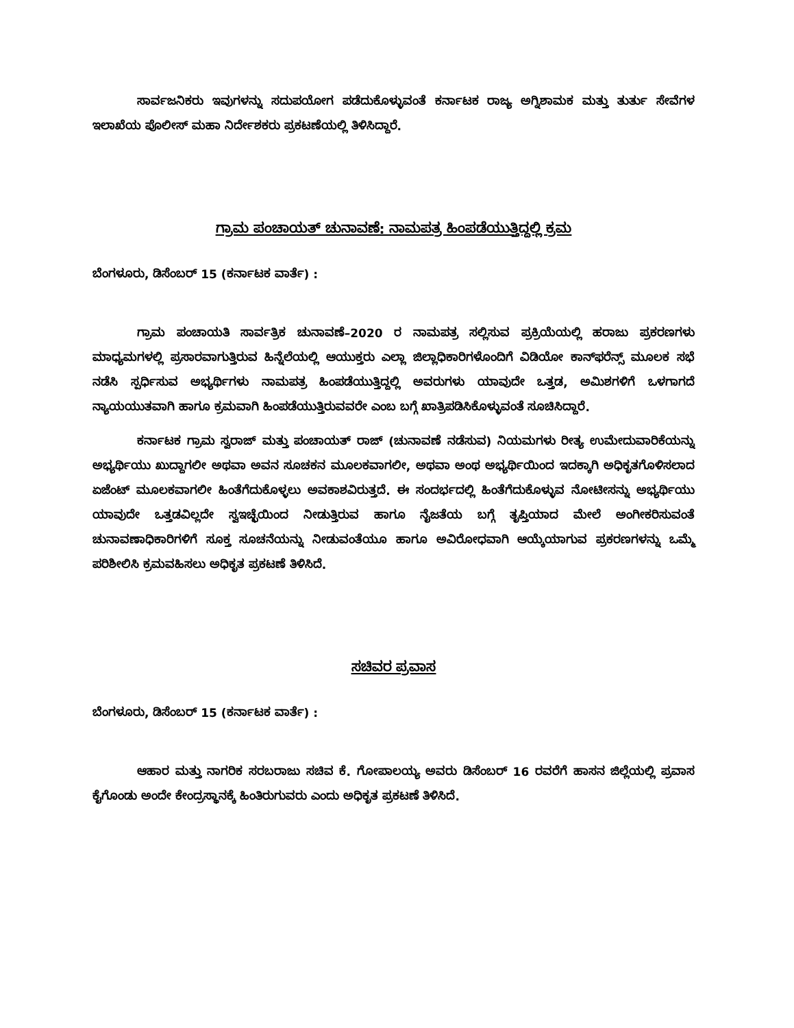ಸಾರ್ವಜನಿಕರು ಇವುಗಳನ್ನು ಸದುಪಯೋಗ ಪಡೆದುಕೊಳ್ಳುವಂತೆ ಕರ್ನಾಟಕ ರಾಜ್ಯ ಅಗ್ನಿಶಾಮಕ ಮತ್ತು ತುರ್ತು ಸೇವೆಗಳ ಇಲಾಖೆಯ ಪೊಲೀಸ್ ಮಹಾ ನಿರ್ದೇಶಕರು ಪ್ರಕಟಣೆಯಲ್ಲಿ ತಿಳಿಸಿದ್ದಾರೆ.
ಗ್ರಾಮ ಪಂಚಾಯತ್ ಚುನಾವಣೆ: ನಾಮಪತ್ರ ಹಿಂಪಡೆಯುತ್ತಿದ್ದಲ್ಲಿ ಕ್ರಮ
ಬೆಂಗಳೂರು, ಡಿಸೆಂಬರ್ 15 (ಕರ್ನಾಟಕ ವಾರ್ತೆ) :
ಗ್ರಾಮ ಪಂಚಾಯತಿ ಸಾರ್ವತ್ರಿಕ ಚುನಾವಣೆ–2020 ರ ನಾಮಪತ್ರ ಸಲ್ಲಿಸುವ ಪ್ರಕ್ರಿಯೆಯಲ್ಲಿ ಹರಾಜು ಪ್ರಕರಣಗಳು ಮಾಧ್ಯಮಗಳಲ್ಲಿ ಪ್ರಸಾರವಾಗುತ್ತಿರುವ ಹಿನ್ನೆಲೆಯಲ್ಲಿ ಆಯುಕ್ತರು ಎಲ್ಲಾ ಜಿಲ್ಲಾಧಿಕಾರಿಗಳೊಂದಿಗೆ ವಿಡಿಯೋ ಕಾನ್‌ಫರೆನ್ಸ್ ಮೂಲಕ ಸಭೆ ನಡೆಸಿ ಸ್ಪರ್ಧಿಸುವ ಅಭ್ಯರ್ಥಿಗಳು ನಾಮಪತ್ರ ಹಿಂಪಡೆಯುತ್ತಿದ್ದಲ್ಲಿ ಅವರುಗಳು ಯಾವುದೇ ಒತ್ತಡ, ಅಮಿಶಗಳಿಗೆ ಒಳಗಾಗದೆ ನ್ಯಾಯಯುತವಾಗಿ ಹಾಗೂ ಕ್ರಮವಾಗಿ ಹಿಂಪಡೆಯುತ್ತಿರುವವರೇ ಎಂಬ ಬಗ್ಗೆ ಖಾತ್ರಿಪಡಿಸಿಕೊಳ್ಳುವಂತೆ ಸೂಚಿಸಿದ್ದಾರೆ.
ಕರ್ನಾಟಕ ಗ್ರಾಮ ಸ್ವರಾಜ್ ಮತ್ತು ಪಂಚಾಯತ್ ರಾಜ್ (ಚುನಾವಣೆ ನಡೆಸುವ) ನಿಯಮಗಳು ರೀತ್ಯ ಉಮೇದುವಾರಿಕೆಯನ್ನು ಅಭ್ಯರ್ಥಿಯು ಖುದ್ದಾಗಲೀ ಅಥವಾ ಅವನ ಸೂಚಕನ ಮೂಲಕವಾಗಲೀ, ಅಥವಾ ಅಂಥ ಅಭ್ಯರ್ಥಿಯಿಂದ ಇದಕ್ಕಾಗಿ ಅಧಿಕೃತಗೊಳಿಸಲಾದ ಏಜೆಂಟ್ ಮೂಲಕವಾಗಲೀ ಹಿಂತೆಗೆದುಕೊಳ್ಳಲು ಅವಕಾಶವಿರುತ್ತದೆ. ಈ ಸಂದರ್ಭದಲ್ಲಿ ಹಿಂತೆಗೆದುಕೊಳ್ಳುವ ನೋಟೀಸನ್ನು ಅಭ್ಯರ್ಥಿಯು ಯಾವುದೇ ಒತ್ತಡವಿಲ್ಲದೇ ಸ್ವಇಚ್ಛೆಯಿಂದ ನೀಡುತ್ತಿರುವ ಹಾಗೂ ನೈಜತೆಯ ಬಗ್ಗೆ ತೃಪ್ತಿಯಾದ ಮೇಲೆ ಅಂಗೀಕರಿಸುವಂತೆ ಚುನಾವಣಾಧಿಕಾರಿಗಳಿಗೆ ಸೂಕ್ತ ಸೂಚನೆಯನ್ನು ನೀಡುವಂತೆಯೂ ಹಾಗೂ ಅವಿರೋಧವಾಗಿ ಆಯ್ಕೆಯಾಗುವ ಪ್ರಕರಣಗಳನ್ನು ಒಮ್ಮೆ ಪರಿಶೀಲಿಸಿ ಕ್ರಮವಹಿಸಲು ಅಧಿಕೃತ ಪ್ರಕಟಣೆ ತಿಳಿಸಿದೆ.
ಸಚಿವರ ಪ್ರವಾಸ
ಬೆಂಗಳೂರು, ಡಿಸೆಂಬರ್ 15 (ಕರ್ನಾಟಕ ವಾರ್ತೆ) :
ಆಹಾರ ಮತ್ತು ನಾಗರಿಕ ಸರಬರಾಜು ಸಚಿವ ಕೆ. ಗೋಪಾಲಯ್ಯ ಅವರು ಡಿಸೆಂಬರ್ 16 ರವರೆಗೆ ಹಾಸನ ಜಿಲ್ಲೆಯಲ್ಲಿ ಪ್ರವಾಸ ಕೈಗೊಂಡು ಅಂದೇ ಕೇಂದ್ರಸ್ಥಾನಕ್ಕೆ ಹಿಂತಿರುಗುವರು ಎಂದು ಅಧಿಕೃತ ಪ್ರಕಟಣೆ ತಿಳಿಸಿದೆ.